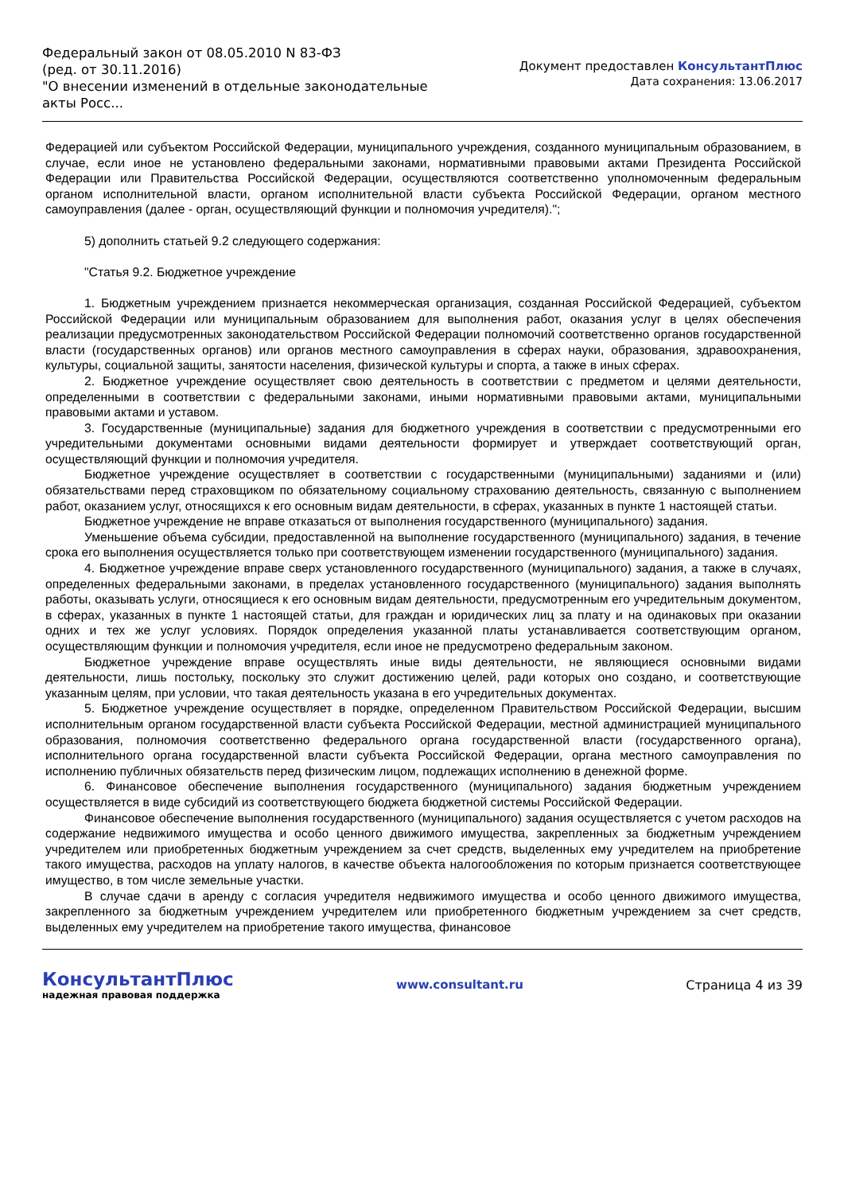Федеральный закон от 08.05.2010 N 83-ФЗ
(ред. от 30.11.2016)
"О внесении изменений в отдельные законодательные акты Росс...
Документ предоставлен КонсультантПлюс
Дата сохранения: 13.06.2017
Федерацией или субъектом Российской Федерации, муниципального учреждения, созданного муниципальным образованием, в случае, если иное не установлено федеральными законами, нормативными правовыми актами Президента Российской Федерации или Правительства Российской Федерации, осуществляются соответственно уполномоченным федеральным органом исполнительной власти, органом исполнительной власти субъекта Российской Федерации, органом местного самоуправления (далее - орган, осуществляющий функции и полномочия учредителя).";
5) дополнить статьей 9.2 следующего содержания:
"Статья 9.2. Бюджетное учреждение
1. Бюджетным учреждением признается некоммерческая организация, созданная Российской Федерацией, субъектом Российской Федерации или муниципальным образованием для выполнения работ, оказания услуг в целях обеспечения реализации предусмотренных законодательством Российской Федерации полномочий соответственно органов государственной власти (государственных органов) или органов местного самоуправления в сферах науки, образования, здравоохранения, культуры, социальной защиты, занятости населения, физической культуры и спорта, а также в иных сферах.
2. Бюджетное учреждение осуществляет свою деятельность в соответствии с предметом и целями деятельности, определенными в соответствии с федеральными законами, иными нормативными правовыми актами, муниципальными правовыми актами и уставом.
3. Государственные (муниципальные) задания для бюджетного учреждения в соответствии с предусмотренными его учредительными документами основными видами деятельности формирует и утверждает соответствующий орган, осуществляющий функции и полномочия учредителя.
Бюджетное учреждение осуществляет в соответствии с государственными (муниципальными) заданиями и (или) обязательствами перед страховщиком по обязательному социальному страхованию деятельность, связанную с выполнением работ, оказанием услуг, относящихся к его основным видам деятельности, в сферах, указанных в пункте 1 настоящей статьи.
Бюджетное учреждение не вправе отказаться от выполнения государственного (муниципального) задания.
Уменьшение объема субсидии, предоставленной на выполнение государственного (муниципального) задания, в течение срока его выполнения осуществляется только при соответствующем изменении государственного (муниципального) задания.
4. Бюджетное учреждение вправе сверх установленного государственного (муниципального) задания, а также в случаях, определенных федеральными законами, в пределах установленного государственного (муниципального) задания выполнять работы, оказывать услуги, относящиеся к его основным видам деятельности, предусмотренным его учредительным документом, в сферах, указанных в пункте 1 настоящей статьи, для граждан и юридических лиц за плату и на одинаковых при оказании одних и тех же услуг условиях. Порядок определения указанной платы устанавливается соответствующим органом, осуществляющим функции и полномочия учредителя, если иное не предусмотрено федеральным законом.
Бюджетное учреждение вправе осуществлять иные виды деятельности, не являющиеся основными видами деятельности, лишь постольку, поскольку это служит достижению целей, ради которых оно создано, и соответствующие указанным целям, при условии, что такая деятельность указана в его учредительных документах.
5. Бюджетное учреждение осуществляет в порядке, определенном Правительством Российской Федерации, высшим исполнительным органом государственной власти субъекта Российской Федерации, местной администрацией муниципального образования, полномочия соответственно федерального органа государственной власти (государственного органа), исполнительного органа государственной власти субъекта Российской Федерации, органа местного самоуправления по исполнению публичных обязательств перед физическим лицом, подлежащих исполнению в денежной форме.
6. Финансовое обеспечение выполнения государственного (муниципального) задания бюджетным учреждением осуществляется в виде субсидий из соответствующего бюджета бюджетной системы Российской Федерации.
Финансовое обеспечение выполнения государственного (муниципального) задания осуществляется с учетом расходов на содержание недвижимого имущества и особо ценного движимого имущества, закрепленных за бюджетным учреждением учредителем или приобретенных бюджетным учреждением за счет средств, выделенных ему учредителем на приобретение такого имущества, расходов на уплату налогов, в качестве объекта налогообложения по которым признается соответствующее имущество, в том числе земельные участки.
В случае сдачи в аренду с согласия учредителя недвижимого имущества и особо ценного движимого имущества, закрепленного за бюджетным учреждением учредителем или приобретенного бюджетным учреждением за счет средств, выделенных ему учредителем на приобретение такого имущества, финансовое
КонсультантПлюс
надежная правовая поддержка
www.consultant.ru Страница 4 из 39